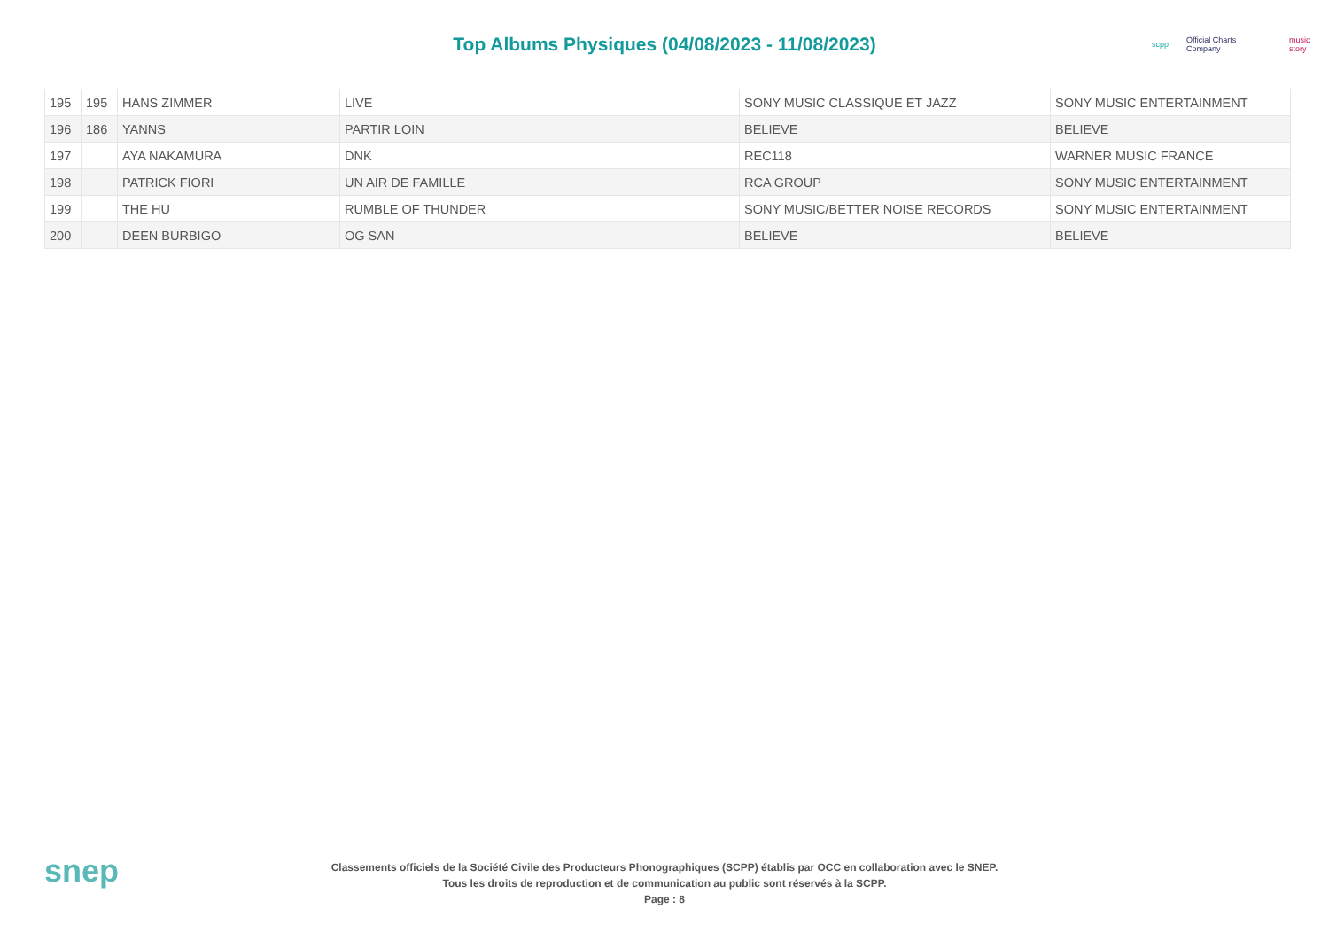Top Albums Physiques (04/08/2023 - 11/08/2023)
scpp Official Charts Company music story
| 195 | 195 | HANS ZIMMER | LIVE | SONY MUSIC CLASSIQUE ET JAZZ | SONY MUSIC ENTERTAINMENT |
| 196 | 186 | YANNS | PARTIR LOIN | BELIEVE | BELIEVE |
| 197 | | AYA NAKAMURA | DNK | REC118 | WARNER MUSIC FRANCE |
| 198 | | PATRICK FIORI | UN AIR DE FAMILLE | RCA GROUP | SONY MUSIC ENTERTAINMENT |
| 199 | | THE HU | RUMBLE OF THUNDER | SONY MUSIC/BETTER NOISE RECORDS | SONY MUSIC ENTERTAINMENT |
| 200 | | DEEN BURBIGO | OG SAN | BELIEVE | BELIEVE |
snep
Classements officiels de la Société Civile des Producteurs Phonographiques (SCPP) établis par OCC en collaboration avec le SNEP.
Tous les droits de reproduction et de communication au public sont réservés à la SCPP.
Page : 8